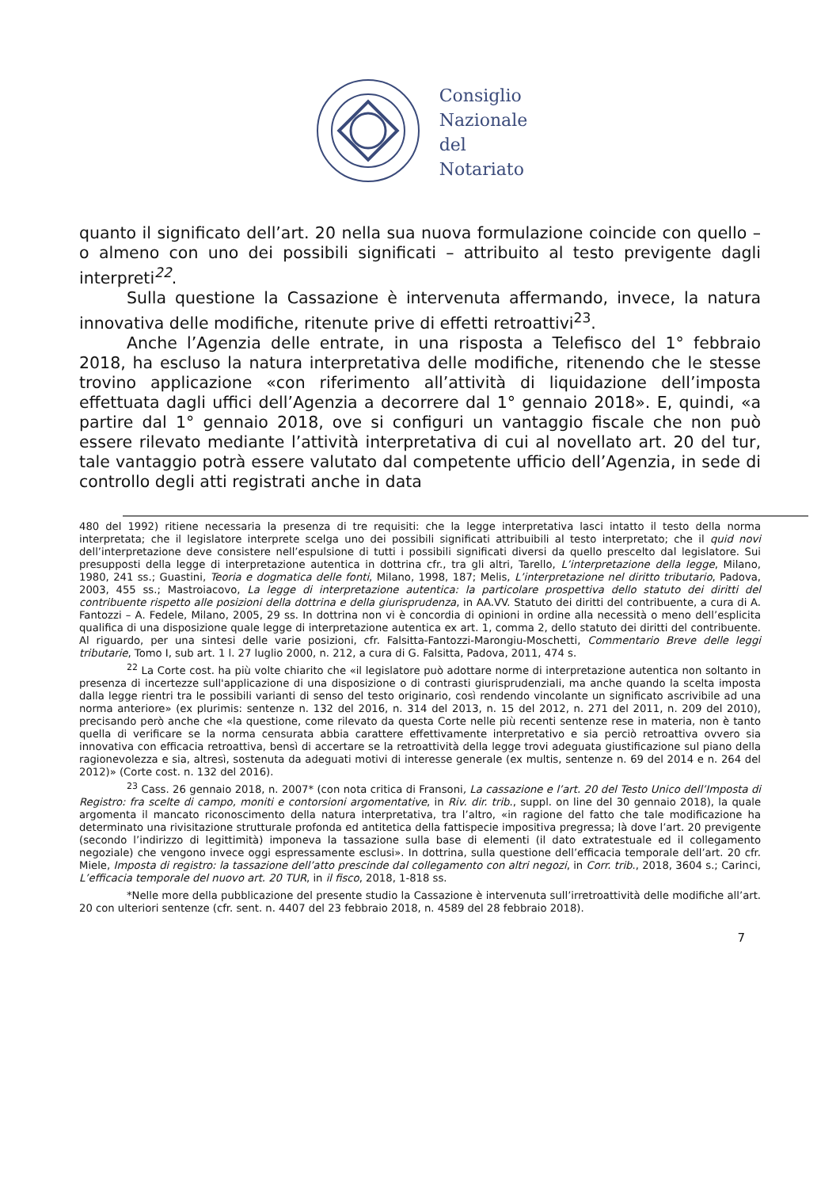Consiglio
Nazionale
del
Notariato
quanto il significato dell’art. 20 nella sua nuova formulazione coincide con quello – o almeno con uno dei possibili significati – attribuito al testo previgente dagli interpreti<sup>22</sup>.
Sulla questione la Cassazione è intervenuta affermando, invece, la natura innovativa delle modifiche, ritenute prive di effetti retroattivi<sup>23</sup>.
Anche l’Agenzia delle entrate, in una risposta a Telefisco del 1° febbraio 2018, ha escluso la natura interpretativa delle modifiche, ritenendo che le stesse trovino applicazione «con riferimento all’attività di liquidazione dell’imposta effettuata dagli uffici dell’Agenzia a decorrere dal 1° gennaio 2018». E, quindi, «a partire dal 1° gennaio 2018, ove si configuri un vantaggio fiscale che non può essere rilevato mediante l’attività interpretativa di cui al novellato art. 20 del tur, tale vantaggio potrà essere valutato dal competente ufficio dell’Agenzia, in sede di controllo degli atti registrati anche in data
480 del 1992) ritiene necessaria la presenza di tre requisiti: che la legge interpretativa lasci intatto il testo della norma interpretata; che il legislatore interprete scelga uno dei possibili significati attribuibili al testo interpretato; che il quid novi dell’interpretazione deve consistere nell’espulsione di tutti i possibili significati diversi da quello prescelto dal legislatore. Sui presupposti della legge di interpretazione autentica in dottrina cfr., tra gli altri, Tarello, L’interpretazione della legge, Milano, 1980, 241 ss.; Guastini, Teoria e dogmatica delle fonti, Milano, 1998, 187; Melis, L’interpretazione nel diritto tributario, Padova, 2003, 455 ss.; Mastroiacovo, La legge di interpretazione autentica: la particolare prospettiva dello statuto dei diritti del contribuente rispetto alle posizioni della dottrina e della giurisprudenza, in AA.VV. Statuto dei diritti del contribuente, a cura di A. Fantozzi – A. Fedele, Milano, 2005, 29 ss. In dottrina non vi è concordia di opinioni in ordine alla necessità o meno dell’esplicita qualifica di una disposizione quale legge di interpretazione autentica ex art. 1, comma 2, dello statuto dei diritti del contribuente. Al riguardo, per una sintesi delle varie posizioni, cfr. Falsitta-Fantozzi-Marongiu-Moschetti, Commentario Breve delle leggi tributarie, Tomo I, sub art. 1 l. 27 luglio 2000, n. 212, a cura di G. Falsitta, Padova, 2011, 474 s.
<sup>22</sup> La Corte cost. ha più volte chiarito che «il legislatore può adottare norme di interpretazione autentica non soltanto in presenza di incertezze sull'applicazione di una disposizione o di contrasti giurisprudenziali, ma anche quando la scelta imposta dalla legge rientri tra le possibili varianti di senso del testo originario, così rendendo vincolante un significato ascrivibile ad una norma anteriore» (ex plurimis: sentenze n. 132 del 2016, n. 314 del 2013, n. 15 del 2012, n. 271 del 2011, n. 209 del 2010), precisando però anche che «la questione, come rilevato da questa Corte nelle più recenti sentenze rese in materia, non è tanto quella di verificare se la norma censurata abbia carattere effettivamente interpretativo e sia perciò retroattiva ovvero sia innovativa con efficacia retroattiva, bensì di accertare se la retroattività della legge trovi adeguata giustificazione sul piano della ragionevolezza e sia, altresì, sostenuta da adeguati motivi di interesse generale (ex multis, sentenze n. 69 del 2014 e n. 264 del 2012)» (Corte cost. n. 132 del 2016).
<sup>23</sup> Cass. 26 gennaio 2018, n. 2007* (con nota critica di Fransoni, La cassazione e l’art. 20 del Testo Unico dell’Imposta di Registro: fra scelte di campo, moniti e contorsioni argomentative, in Riv. dir. trib., suppl. on line del 30 gennaio 2018), la quale argomenta il mancato riconoscimento della natura interpretativa, tra l’altro, «in ragione del fatto che tale modificazione ha determinato una rivisitazione strutturale profonda ed antitetica della fattispecie impositiva pregressa; là dove l’art. 20 previgente (secondo l’indirizzo di legittimità) imponeva la tassazione sulla base di elementi (il dato extratestuale ed il collegamento negoziale) che vengono invece oggi espressamente esclusi». In dottrina, sulla questione dell’efficacia temporale dell’art. 20 cfr. Miele, Imposta di registro: la tassazione dell’atto prescinde dal collegamento con altri negozi, in Corr. trib., 2018, 3604 s.; Carinci, L’efficacia temporale del nuovo art. 20 TUR, in il fisco, 2018, 1-818 ss.
*Nelle more della pubblicazione del presente studio la Cassazione è intervenuta sull’irretroattività delle modifiche all’art. 20 con ulteriori sentenze (cfr. sent. n. 4407 del 23 febbraio 2018, n. 4589 del 28 febbraio 2018).
7